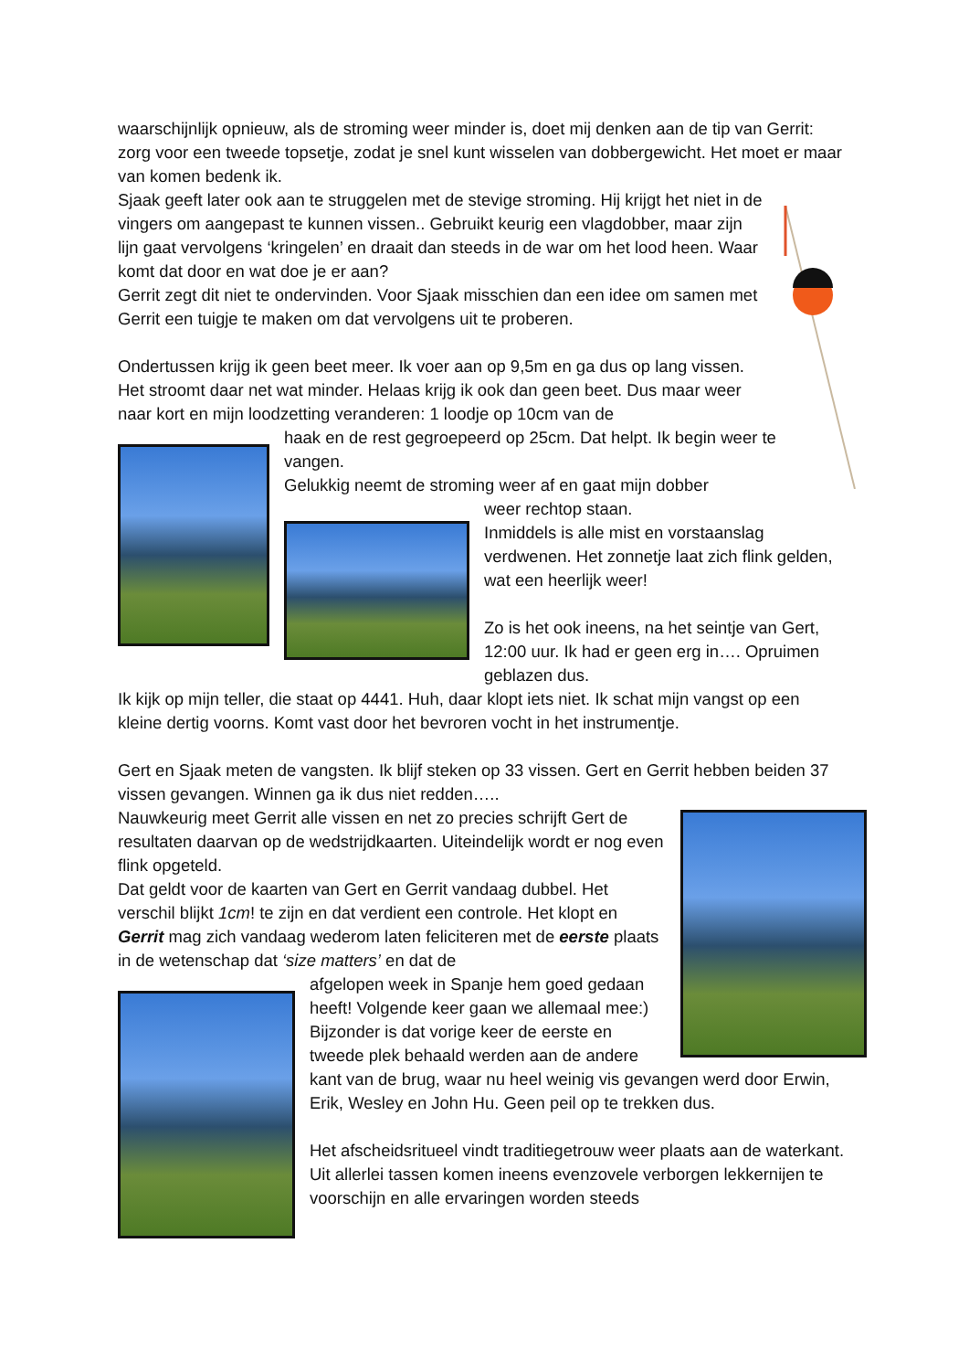waarschijnlijk opnieuw, als de stroming weer minder is, doet mij denken aan de tip van Gerrit: zorg voor een tweede topsetje, zodat je snel kunt wisselen van dobbergewicht. Het moet er maar van komen bedenk ik.
Sjaak geeft later ook aan te struggelen met de stevige stroming. Hij krijgt het niet in de vingers om aangepast te kunnen vissen.. Gebruikt keurig een vlagdobber, maar zijn lijn gaat vervolgens ‘kringelen’ en draait dan steeds in de war om het lood heen. Waar komt dat door en wat doe je er aan?
Gerrit zegt dit niet te ondervinden. Voor Sjaak misschien dan een idee om samen met Gerrit een tuigje te maken om dat vervolgens uit te proberen.
Ondertussen krijg ik geen beet meer. Ik voer aan op 9,5m en ga dus op lang vissen. Het stroomt daar net wat minder. Helaas krijg ik ook dan geen beet. Dus maar weer naar kort en mijn loodzetting veranderen: 1 loodje op 10cm van de
haak en de rest gegroepeerd op 25cm. Dat helpt. Ik begin weer te vangen.
Gelukkig neemt de stroming weer af en gaat mijn dobber
weer rechtop staan.
Inmiddels is alle mist en vorstaanslag verdwenen. Het zonnetje laat zich flink gelden, wat een heerlijk weer!
Zo is het ook ineens, na het seintje van Gert, 12:00 uur. Ik had er geen erg in…. Opruimen geblazen dus.
Ik kijk op mijn teller, die staat op 4441. Huh, daar klopt iets niet. Ik schat mijn vangst op een kleine dertig voorns. Komt vast door het bevroren vocht in het instrumentje.
Gert en Sjaak meten de vangsten. Ik blijf steken op 33 vissen. Gert en Gerrit hebben beiden 37 vissen gevangen. Winnen ga ik dus niet redden…..
Nauwkeurig meet Gerrit alle vissen en net zo precies schrijft Gert de resultaten daarvan op de wedstrijdkaarten. Uiteindelijk wordt er nog even flink opgeteld.
Dat geldt voor de kaarten van Gert en Gerrit vandaag dubbel. Het verschil blijkt 1cm! te zijn en dat verdient een controle. Het klopt en Gerrit mag zich vandaag wederom laten feliciteren met de eerste plaats in de wetenschap dat ‘size matters’ en dat de
afgelopen week in Spanje hem goed gedaan heeft! Volgende keer gaan we allemaal mee:)
Bijzonder is dat vorige keer de eerste en tweede plek behaald werden aan de andere kant van de brug, waar nu heel weinig vis gevangen werd door Erwin, Erik, Wesley en John Hu. Geen peil op te trekken dus.
Het afscheidsritueel vindt traditiegetrouw weer plaats aan de waterkant. Uit allerlei tassen komen ineens evenzovele verborgen lekkernijen te voorschijn en alle ervaringen worden steeds